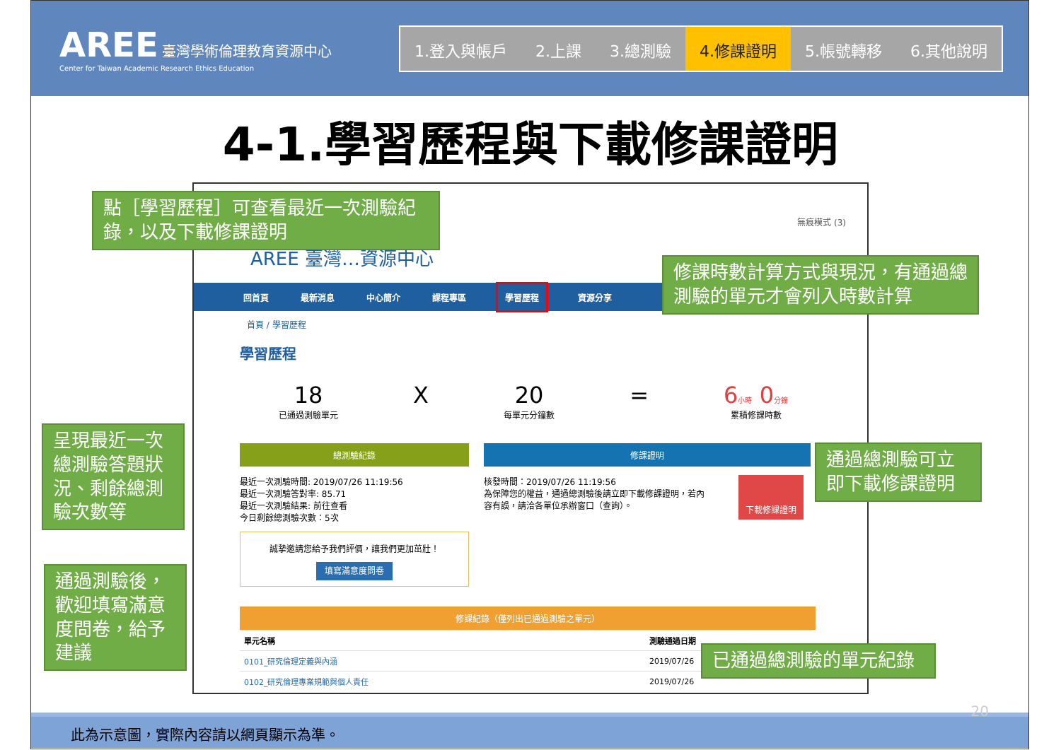AREE 臺灣學術倫理教育資源中心
Center for Taiwan Academic Research Ethics Education
1.登入與帳戶 2.上課 3.總測驗 4.修課證明 5.帳號轉移 6.其他說明
4-1.學習歷程與下載修課證明
無痕模式 (3)
AREE 臺灣…資源中心
回首頁 最新消息 中心簡介 課程專區 學習歷程 資源分享
首頁 / 學習歷程
學習歷程
18
已通過測驗單元
X 20
每單元分鐘數
= 6小時 0分鐘
累積修課時數
總測驗紀錄
最近一次測驗時間: 2019/07/26 11:19:56
最近一次測驗答對率: 85.71
最近一次測驗結果: 前往查看
今日剩餘總測驗次數：5次
誠摯邀請您給予我們評價，讓我們更加茁壯！
填寫滿意度問卷
修課證明
核發時間：2019/07/26 11:19:56
為保障您的權益，通過總測驗後請立即下載修課證明，若內容有誤，請洽各單位承辦窗口（查詢）。
下載修課證明
修課紀錄（僅列出已通過測驗之單元）
| 單元名稱 | 測驗通過日期 |
| --- | --- |
| 0101_研究倫理定義與內涵 | 2019/07/26 |
| 0102_研究倫理專業規範與個人責任 | 2019/07/26 |
點［學習歷程］可查看最近一次測驗紀錄，以及下載修課證明
修課時數計算方式與現況，有通過總測驗的單元才會列入時數計算
呈現最近一次總測驗答題狀況、剩餘總測驗次數等
通過總測驗可立即下載修課證明
通過測驗後，歡迎填寫滿意度問卷，給予建議
已通過總測驗的單元紀錄
此為示意圖，實際內容請以網頁顯示為準。 20